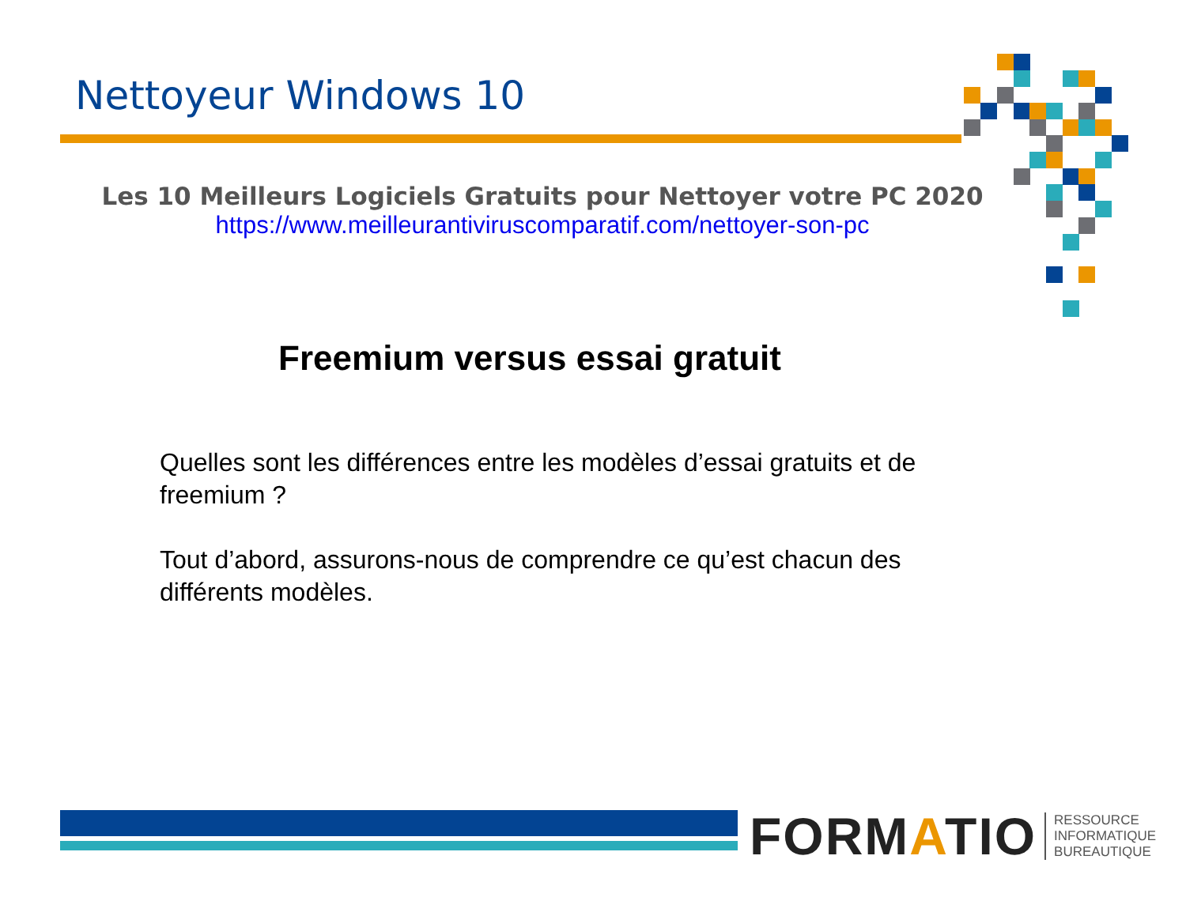Nettoyeur Windows 10
Les 10 Meilleurs Logiciels Gratuits pour Nettoyer votre PC 2020
https://www.meilleurantiviruscomparatif.com/nettoyer-son-pc
Freemium versus essai gratuit
Quelles sont les différences entre les modèles d’essai gratuits et de freemium ?
Tout d’abord, assurons-nous de comprendre ce qu’est chacun des différents modèles.
FORMATIO RESSOURCE
INFORMATIQUE
BUREAUTIQUE